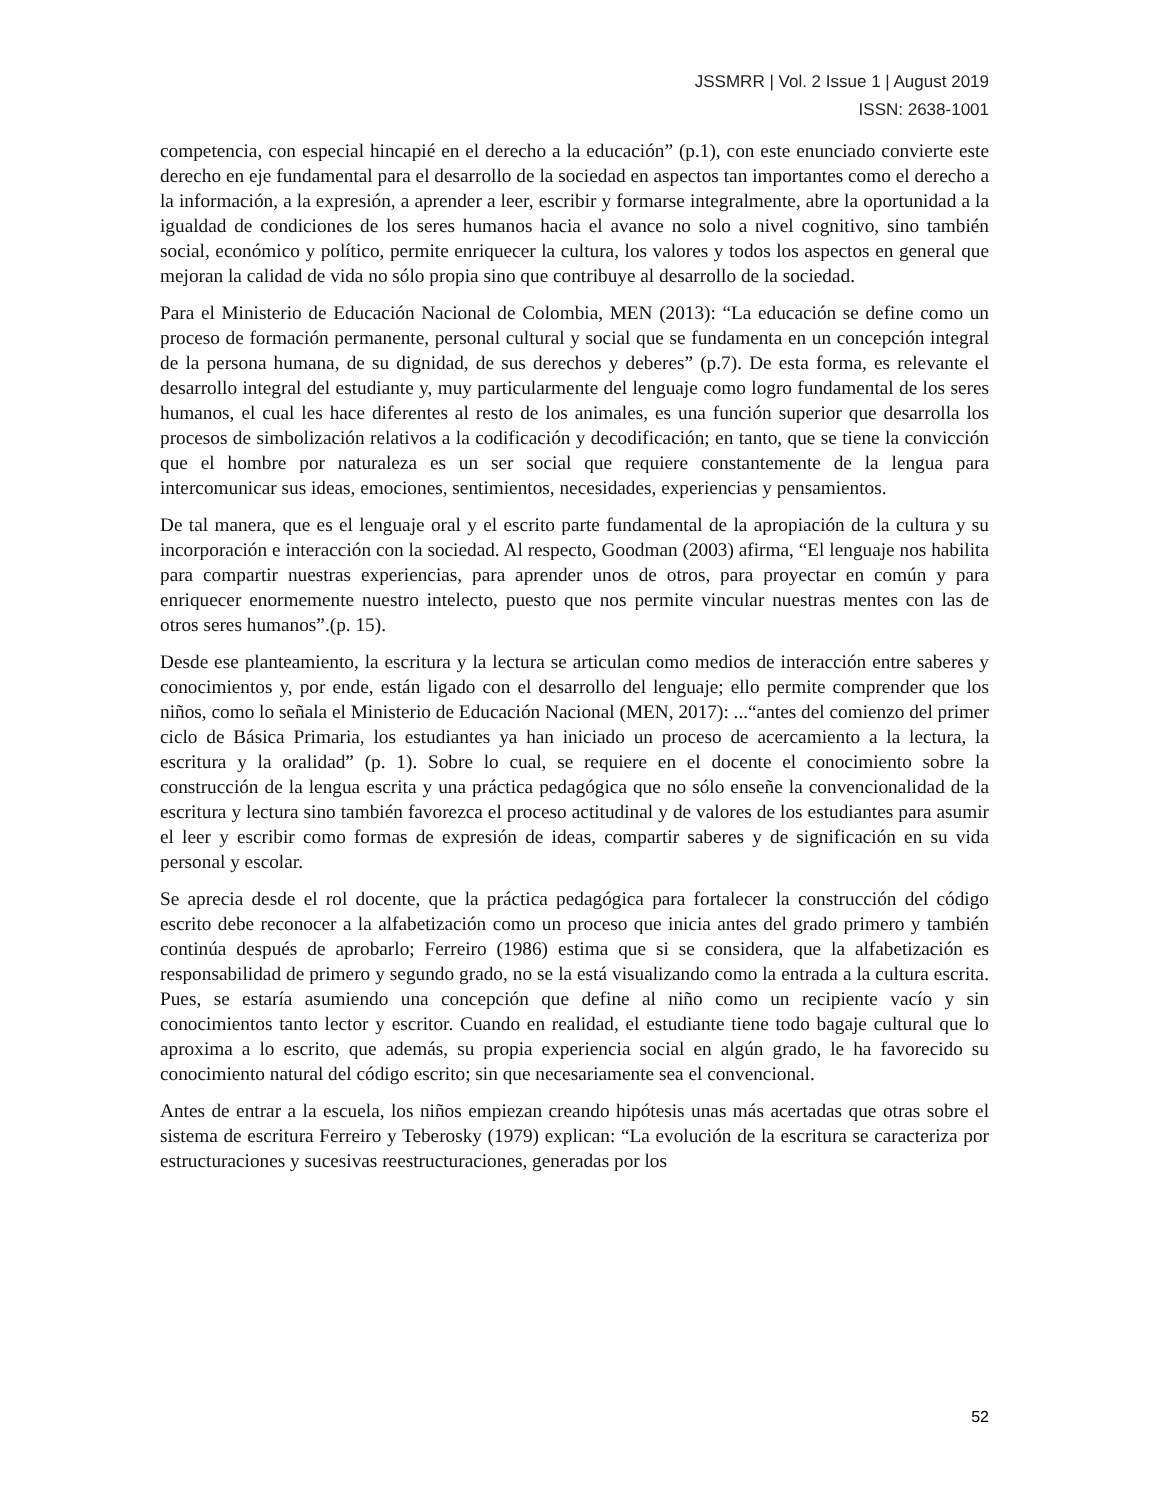JSSMRR | Vol. 2 Issue 1 | August 2019
ISSN: 2638-1001
competencia, con especial hincapié en el derecho a la educación” (p.1), con este enunciado convierte este derecho en eje fundamental para el desarrollo de la sociedad en aspectos tan importantes como el derecho a la información, a la expresión, a aprender a leer, escribir y formarse integralmente, abre la oportunidad a la igualdad de condiciones de los seres humanos hacia el avance no solo a nivel cognitivo, sino también social, económico y político, permite enriquecer la cultura, los valores y todos los aspectos en general que mejoran la calidad de vida no sólo propia sino que contribuye al desarrollo de la sociedad.
Para el Ministerio de Educación Nacional de Colombia, MEN (2013): “La educación se define como un proceso de formación permanente, personal cultural y social que se fundamenta en un concepción integral de la persona humana, de su dignidad, de sus derechos y deberes” (p.7). De esta forma, es relevante el desarrollo integral del estudiante y, muy particularmente del lenguaje como logro fundamental de los seres humanos, el cual les hace diferentes al resto de los animales, es una función superior que desarrolla los procesos de simbolización relativos a la codificación y decodificación; en tanto, que se tiene la convicción que el hombre por naturaleza es un ser social que requiere constantemente de la lengua para intercomunicar sus ideas, emociones, sentimientos, necesidades, experiencias y pensamientos.
De tal manera, que es el lenguaje oral y el escrito parte fundamental de la apropiación de la cultura y su incorporación e interacción con la sociedad. Al respecto, Goodman (2003) afirma, “El lenguaje nos habilita para compartir nuestras experiencias, para aprender unos de otros, para proyectar en común y para enriquecer enormemente nuestro intelecto, puesto que nos permite vincular nuestras mentes con las de otros seres humanos”.(p. 15).
Desde ese planteamiento, la escritura y la lectura se articulan como medios de interacción entre saberes y conocimientos y, por ende, están ligado con el desarrollo del lenguaje; ello permite comprender que los niños, como lo señala el Ministerio de Educación Nacional (MEN, 2017): ...“antes del comienzo del primer ciclo de Básica Primaria, los estudiantes ya han iniciado un proceso de acercamiento a la lectura, la escritura y la oralidad” (p. 1). Sobre lo cual, se requiere en el docente el conocimiento sobre la construcción de la lengua escrita y una práctica pedagógica que no sólo enseñe la convencionalidad de la escritura y lectura sino también favorezca el proceso actitudinal y de valores de los estudiantes para asumir el leer y escribir como formas de expresión de ideas, compartir saberes y de significación en su vida personal y escolar.
Se aprecia desde el rol docente, que la práctica pedagógica para fortalecer la construcción del código escrito debe reconocer a la alfabetización como un proceso que inicia antes del grado primero y también continúa después de aprobarlo; Ferreiro (1986) estima que si se considera, que la alfabetización es responsabilidad de primero y segundo grado, no se la está visualizando como la entrada a la cultura escrita. Pues, se estaría asumiendo una concepción que define al niño como un recipiente vacío y sin conocimientos tanto lector y escritor. Cuando en realidad, el estudiante tiene todo bagaje cultural que lo aproxima a lo escrito, que además, su propia experiencia social en algún grado, le ha favorecido su conocimiento natural del código escrito; sin que necesariamente sea el convencional.
Antes de entrar a la escuela, los niños empiezan creando hipótesis unas más acertadas que otras sobre el sistema de escritura Ferreiro y Teberosky (1979) explican: “La evolución de la escritura se caracteriza por estructuraciones y sucesivas reestructuraciones, generadas por los
52